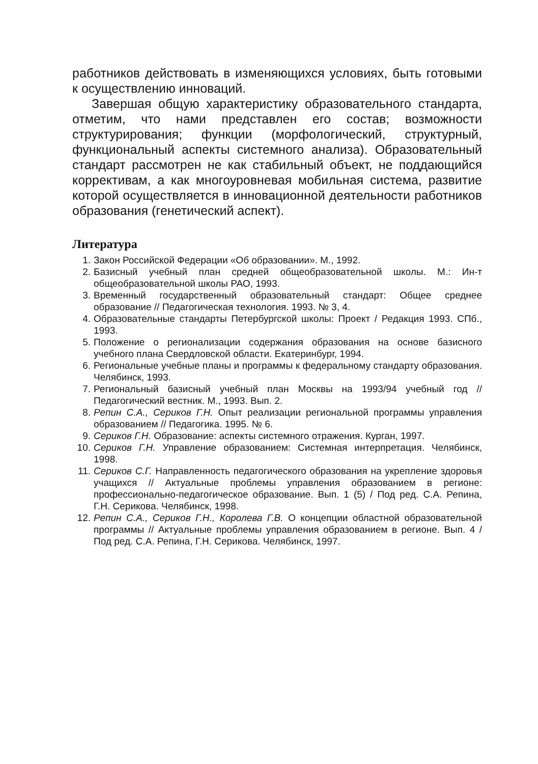работников действовать в изменяющихся условиях, быть готовыми к осуществлению инноваций.
Завершая общую характеристику образовательного стандарта, отметим, что нами представлен его состав; возможности структурирования; функции (морфологический, структурный, функциональный аспекты системного анализа). Образовательный стандарт рассмотрен не как стабильный объект, не поддающийся коррективам, а как многоуровневая мобильная система, развитие которой осуществляется в инновационной деятельности работников образования (генетический аспект).
Литература
1. Закон Российской Федерации «Об образовании». М., 1992.
2. Базисный учебный план средней общеобразовательной школы. М.: Ин-т общеобразовательной школы РАО, 1993.
3. Временный государственный образовательный стандарт: Общее среднее образование // Педагогическая технология. 1993. № 3, 4.
4. Образовательные стандарты Петербургской школы: Проект / Редакция 1993. СПб., 1993.
5. Положение о регионализации содержания образования на основе базисного учебного плана Свердловской области. Екатеринбург, 1994.
6. Региональные учебные планы и программы к федеральному стандарту образования. Челябинск, 1993.
7. Региональный базисный учебный план Москвы на 1993/94 учебный год // Педагогический вестник. М., 1993. Вып. 2.
8. Репин С.А., Сериков Г.Н. Опыт реализации региональной программы управления образованием // Педагогика. 1995. № 6.
9. Сериков Г.Н. Образование: аспекты системного отражения. Курган, 1997.
10. Сериков Г.Н. Управление образованием: Системная интерпретация. Челябинск, 1998.
11. Сериков С.Г. Направленность педагогического образования на укрепление здоровья учащихся // Актуальные проблемы управления образованием в регионе: профессионально-педагогическое образование. Вып. 1 (5) / Под ред. С.А. Репина, Г.Н. Серикова. Челябинск, 1998.
12. Репин С.А., Сериков Г.Н., Королева Г.В. О концепции областной образовательной программы // Актуальные проблемы управления образованием в регионе. Вып. 4 / Под ред. С.А. Репина, Г.Н. Серикова. Челябинск, 1997.